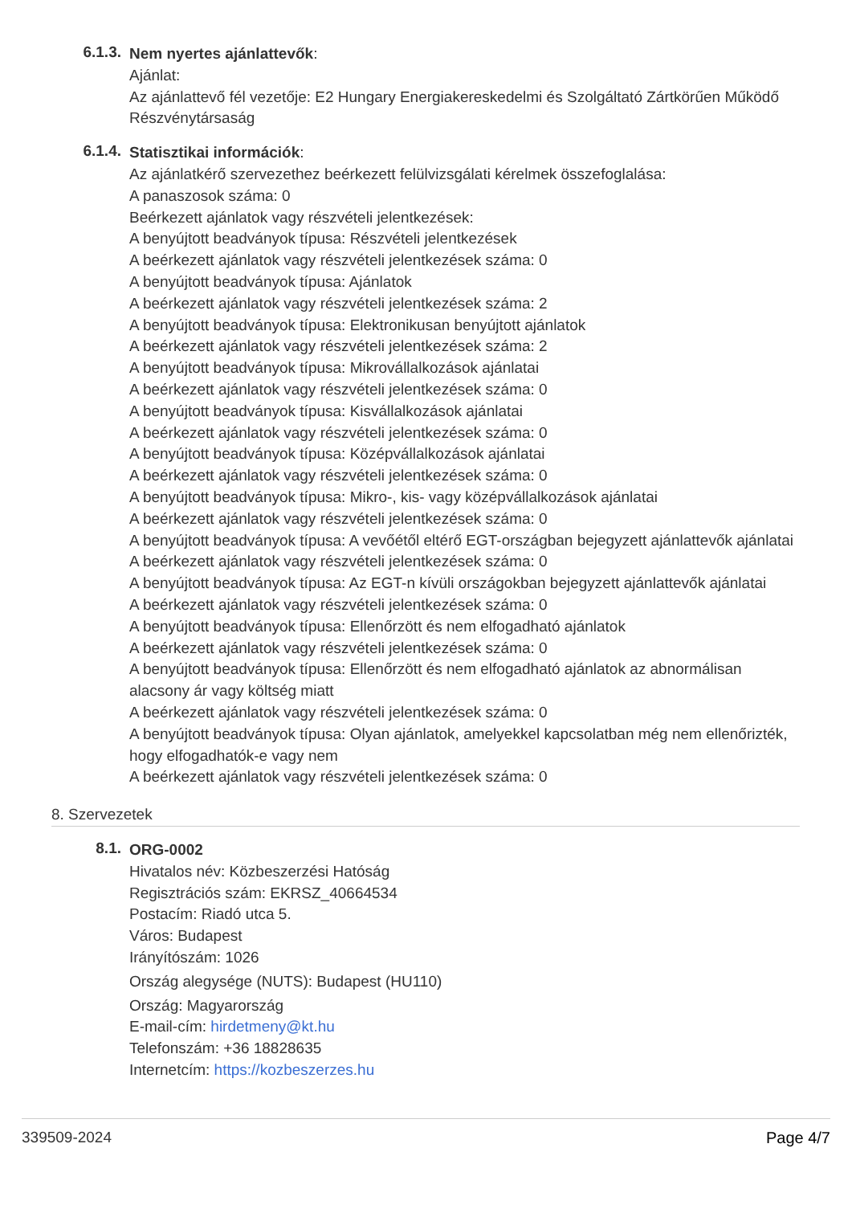6.1.3.
Nem nyertes ajánlattevők:
Ajánlat:
Az ajánlattevő fél vezetője: E2 Hungary Energiakereskedelmi és Szolgáltató Zártkörűen Működő Részvénytársaság
6.1.4.
Statisztikai információk:
Az ajánlatkérő szervezethez beérkezett felülvizsgálati kérelmek összefoglalása:
A panaszosok száma: 0
Beérkezett ajánlatok vagy részvételi jelentkezések:
A benyújtott beadványok típusa: Részvételi jelentkezések
A beérkezett ajánlatok vagy részvételi jelentkezések száma: 0
A benyújtott beadványok típusa: Ajánlatok
A beérkezett ajánlatok vagy részvételi jelentkezések száma: 2
A benyújtott beadványok típusa: Elektronikusan benyújtott ajánlatok
A beérkezett ajánlatok vagy részvételi jelentkezések száma: 2
A benyújtott beadványok típusa: Mikrovállalkozások ajánlatai
A beérkezett ajánlatok vagy részvételi jelentkezések száma: 0
A benyújtott beadványok típusa: Kisvállalkozások ajánlatai
A beérkezett ajánlatok vagy részvételi jelentkezések száma: 0
A benyújtott beadványok típusa: Középvállalkozások ajánlatai
A beérkezett ajánlatok vagy részvételi jelentkezések száma: 0
A benyújtott beadványok típusa: Mikro-, kis- vagy középvállalkozások ajánlatai
A beérkezett ajánlatok vagy részvételi jelentkezések száma: 0
A benyújtott beadványok típusa: A vevőétől eltérő EGT-országban bejegyzett ajánlattevők ajánlatai
A beérkezett ajánlatok vagy részvételi jelentkezések száma: 0
A benyújtott beadványok típusa: Az EGT-n kívüli országokban bejegyzett ajánlattevők ajánlatai
A beérkezett ajánlatok vagy részvételi jelentkezések száma: 0
A benyújtott beadványok típusa: Ellenőrzött és nem elfogadható ajánlatok
A beérkezett ajánlatok vagy részvételi jelentkezések száma: 0
A benyújtott beadványok típusa: Ellenőrzött és nem elfogadható ajánlatok az abnormálisan alacsony ár vagy költség miatt
A beérkezett ajánlatok vagy részvételi jelentkezések száma: 0
A benyújtott beadványok típusa: Olyan ajánlatok, amelyekkel kapcsolatban még nem ellenőrizték, hogy elfogadhatók-e vagy nem
A beérkezett ajánlatok vagy részvételi jelentkezések száma: 0
8. Szervezetek
8.1.
ORG-0002
Hivatalos név: Közbeszerzési Hatóság
Regisztrációs szám: EKRSZ_40664534
Postacím: Riadó utca 5.
Város: Budapest
Irányítószám: 1026
Ország alegysége (NUTS): Budapest (HU110)
Ország: Magyarország
E-mail-cím: hirdetmeny@kt.hu
Telefonszám: +36 18828635
Internetcím: https://kozbeszerzes.hu
339509-2024 Page 4/7